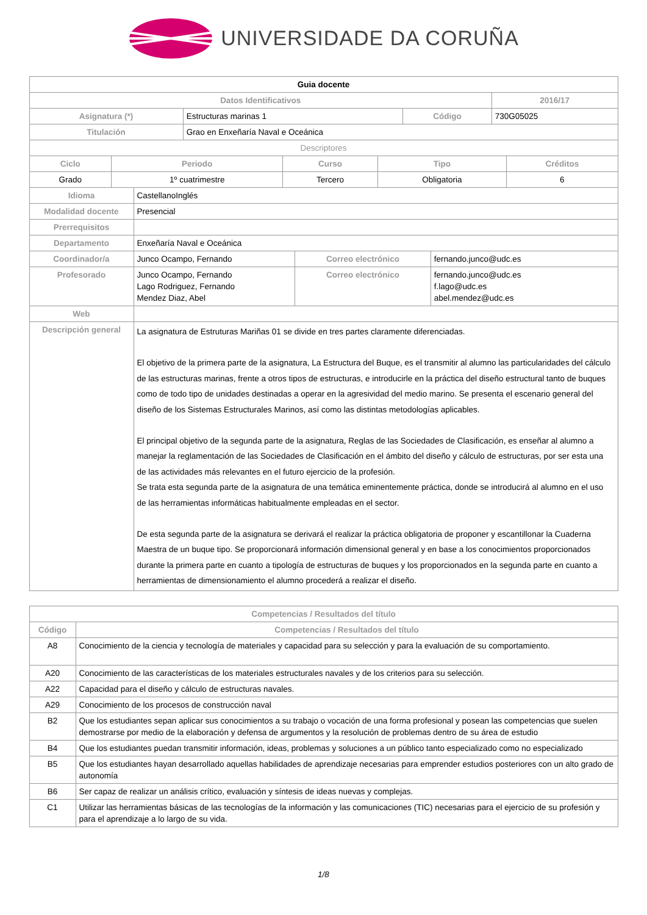UNIVERSIDADE DA CORUÑA
| Guia docente | | | |
| --- | --- | --- | --- |
| Datos Identificativos | | | 2016/17 |
| Asignatura (*) | Estructuras marinas 1 | Código | 730G05025 |
| Titulación | Grao en Enxeñaría Naval e Oceánica | | |
| Descriptores | | | |
| Ciclo | Periodo | Curso | Tipo | Créditos |
| --- | --- | --- | --- | --- |
| Grado | 1º cuatrimestre | Tercero | Obligatoria | 6 |
| Idioma | CastellanoInglés | | |
| Modalidad docente | Presencial | | |
| Prerrequisitos | | | |
| Departamento | Enxeñaría Naval e Oceánica | | |
| Coordinador/a | Junco Ocampo, Fernando | Correo electrónico | fernando.junco@udc.es |
| Profesorado | Junco Ocampo, Fernando Lago Rodriguez, Fernando Mendez Diaz, Abel | Correo electrónico | fernando.junco@udc.es f.lago@udc.es abel.mendez@udc.es |
| Web | | | |
| Descripción general | La asignatura de Estruturas Mariñas 01 se divide en tres partes claramente diferenciadas. El objetivo de la primera parte de la asignatura, La Estructura del Buque, es el transmitir al alumno las particularidades del cálculo de las estructuras marinas, frente a otros tipos de estructuras, e introducirle en la práctica del diseño estructural tanto de buques como de todo tipo de unidades destinadas a operar en la agresividad del medio marino. Se presenta el escenario general del diseño de los Sistemas Estructurales Marinos, así como las distintas metodologías aplicables. El principal objetivo de la segunda parte de la asignatura, Reglas de las Sociedades de Clasificación, es enseñar al alumno a manejar la reglamentación de las Sociedades de Clasificación en el ámbito del diseño y cálculo de estructuras, por ser esta una de las actividades más relevantes en el futuro ejercicio de la profesión. Se trata esta segunda parte de la asignatura de una temática eminentemente práctica, donde se introducirá al alumno en el uso de las herramientas informáticas habitualmente empleadas en el sector. De esta segunda parte de la asignatura se derivará el realizar la práctica obligatoria de proponer y escantillonar la Cuaderna Maestra de un buque tipo. Se proporcionará información dimensional general y en base a los conocimientos proporcionados durante la primera parte en cuanto a tipología de estructuras de buques y los proporcionados en la segunda parte en cuanto a herramientas de dimensionamiento el alumno procederá a realizar el diseño. | | |
| Competencias / Resultados del título | |
| --- | --- |
| Código | Competencias / Resultados del título |
| A8 | Conocimiento de la ciencia y tecnología de materiales y capacidad para su selección y para la evaluación de su comportamiento. |
| A20 | Conocimiento de las características de los materiales estructurales navales y de los criterios para su selección. |
| A22 | Capacidad para el diseño y cálculo de estructuras navales. |
| A29 | Conocimiento de los procesos de construcción naval |
| B2 | Que los estudiantes sepan aplicar sus conocimientos a su trabajo o vocación de una forma profesional y posean las competencias que suelen demostrarse por medio de la elaboración y defensa de argumentos y la resolución de problemas dentro de su área de estudio |
| B4 | Que los estudiantes puedan transmitir información, ideas, problemas y soluciones a un público tanto especializado como no especializado |
| B5 | Que los estudiantes hayan desarrollado aquellas habilidades de aprendizaje necesarias para emprender estudios posteriores con un alto grado de autonomía |
| B6 | Ser capaz de realizar un análisis crítico, evaluación y síntesis de ideas nuevas y complejas. |
| C1 | Utilizar las herramientas básicas de las tecnologías de la información y las comunicaciones (TIC) necesarias para el ejercicio de su profesión y para el aprendizaje a lo largo de su vida. |
1/8